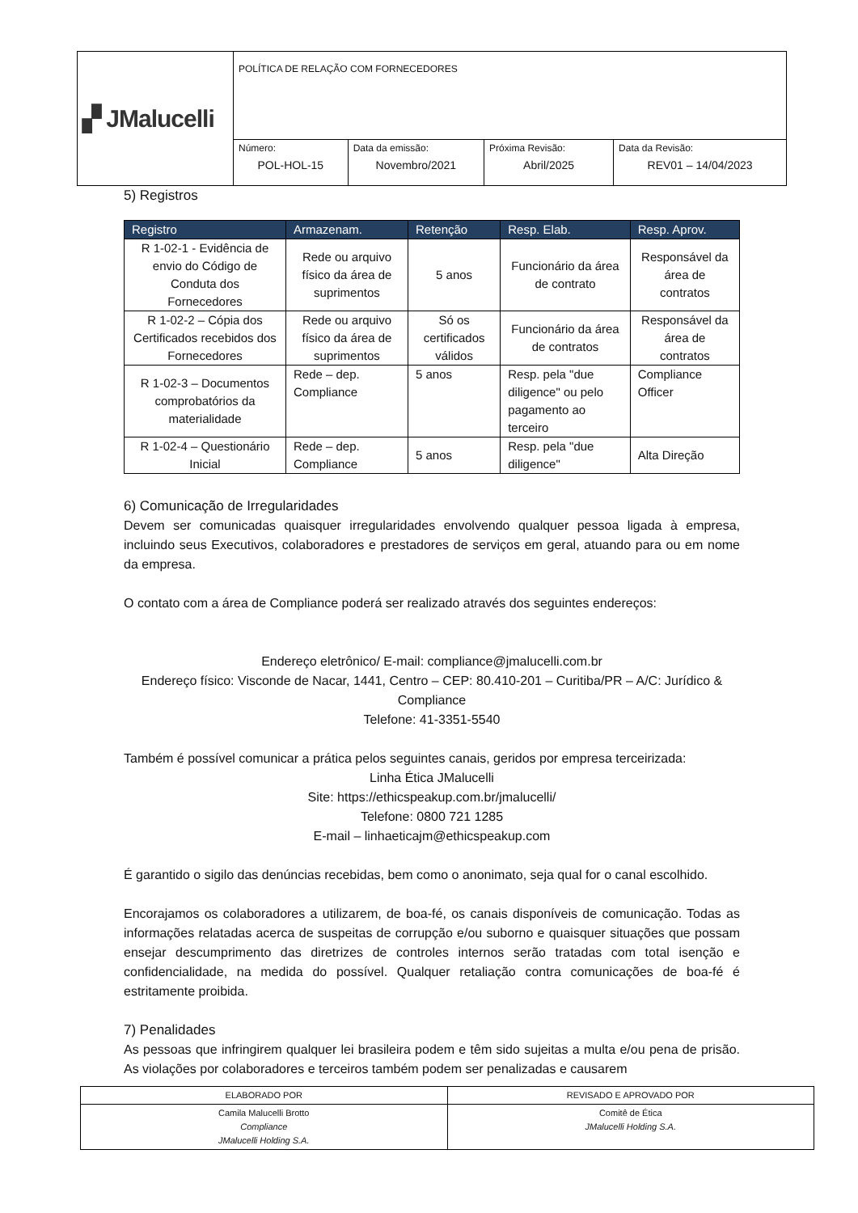| ▞ JMalucelli | POLÍTICA DE RELAÇÃO COM FORNECEDORES | | | |
| | Número: POL-HOL-15 | Data da emissão: Novembro/2021 | Próxima Revisão: Abril/2025 | Data da Revisão: REV01 – 14/04/2023 |
5) Registros
| Registro | Armazenam. | Retenção | Resp. Elab. | Resp. Aprov. |
| --- | --- | --- | --- | --- |
| R 1-02-1 - Evidência de envio do Código de Conduta dos Fornecedores | Rede ou arquivo físico da área de suprimentos | 5 anos | Funcionário da área de contrato | Responsável da área de contratos |
| R 1-02-2 – Cópia dos Certificados recebidos dos Fornecedores | Rede ou arquivo físico da área de suprimentos | Só os certificados válidos | Funcionário da área de contratos | Responsável da área de contratos |
| R 1-02-3 – Documentos comprobatórios da materialidade | Rede – dep. Compliance | 5 anos | Resp. pela "due diligence" ou pelo pagamento ao terceiro | Compliance Officer |
| R 1-02-4 – Questionário Inicial | Rede – dep. Compliance | 5 anos | Resp. pela "due diligence" | Alta Direção |
6) Comunicação de Irregularidades
Devem ser comunicadas quaisquer irregularidades envolvendo qualquer pessoa ligada à empresa, incluindo seus Executivos, colaboradores e prestadores de serviços em geral, atuando para ou em nome da empresa.
O contato com a área de Compliance poderá ser realizado através dos seguintes endereços:
Endereço eletrônico/ E-mail: compliance@jmalucelli.com.br
Endereço físico: Visconde de Nacar, 1441, Centro – CEP: 80.410-201 – Curitiba/PR – A/C: Jurídico & Compliance
Telefone: 41-3351-5540
Também é possível comunicar a prática pelos seguintes canais, geridos por empresa terceirizada:
Linha Ética JMalucelli
Site: https://ethicspeakup.com.br/jmalucelli/
Telefone: 0800 721 1285
E-mail – linhaeticajm@ethicspeakup.com
É garantido o sigilo das denúncias recebidas, bem como o anonimato, seja qual for o canal escolhido.
Encorajamos os colaboradores a utilizarem, de boa-fé, os canais disponíveis de comunicação. Todas as informações relatadas acerca de suspeitas de corrupção e/ou suborno e quaisquer situações que possam ensejar descumprimento das diretrizes de controles internos serão tratadas com total isenção e confidencialidade, na medida do possível. Qualquer retaliação contra comunicações de boa-fé é estritamente proibida.
7) Penalidades
As pessoas que infringirem qualquer lei brasileira podem e têm sido sujeitas a multa e/ou pena de prisão. As violações por colaboradores e terceiros também podem ser penalizadas e causarem
| ELABORADO POR | REVISADO E APROVADO POR |
| Camila Malucelli Brotto Compliance JMalucelli Holding S.A. | Comitê de Ética JMalucelli Holding S.A. |